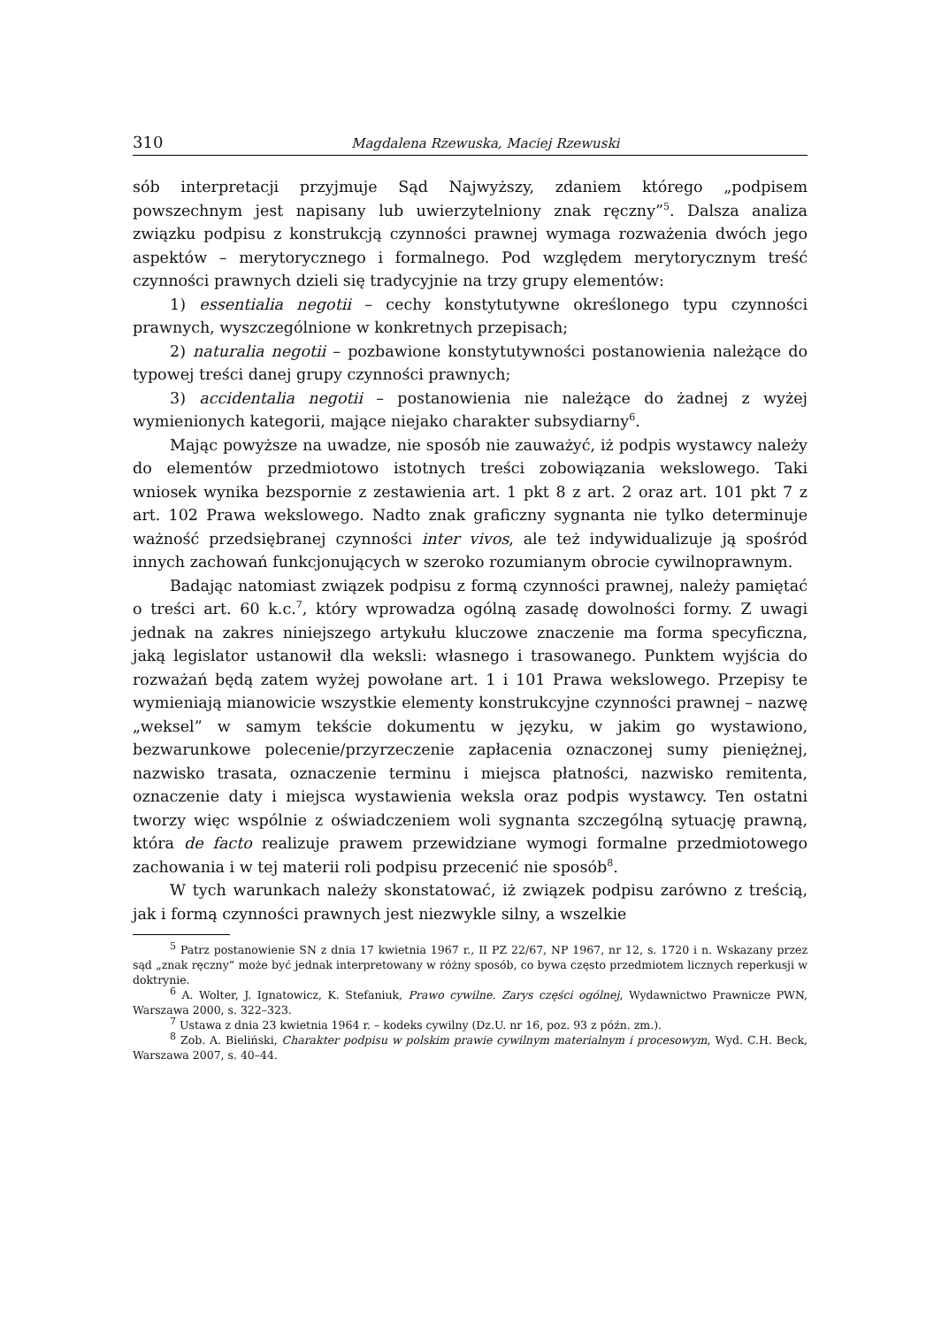310 Magdalena Rzewuska, Maciej Rzewuski
sób interpretacji przyjmuje Sąd Najwyższy, zdaniem którego „podpisem powszechnym jest napisany lub uwierzytelniony znak ręczny”<sup>5</sup>. Dalsza analiza związku podpisu z konstrukcją czynności prawnej wymaga rozważenia dwóch jego aspektów – merytorycznego i formalnego. Pod względem merytorycznym treść czynności prawnych dzieli się tradycyjnie na trzy grupy elementów:
1) essentialia negotii – cechy konstytutywne określonego typu czynności prawnych, wyszczególnione w konkretnych przepisach;
2) naturalia negotii – pozbawione konstytutywności postanowienia należące do typowej treści danej grupy czynności prawnych;
3) accidentalia negotii – postanowienia nie należące do żadnej z wyżej wymienionych kategorii, mające niejako charakter subsydiarny<sup>6</sup>.
Mając powyższe na uwadze, nie sposób nie zauważyć, iż podpis wystawcy należy do elementów przedmiotowo istotnych treści zobowiązania wekslowego. Taki wniosek wynika bezspornie z zestawienia art. 1 pkt 8 z art. 2 oraz art. 101 pkt 7 z art. 102 Prawa wekslowego. Nadto znak graficzny sygnanta nie tylko determinuje ważność przedsiębranej czynności inter vivos, ale też indywidualizuje ją spośród innych zachowań funkcjonujących w szeroko rozumianym obrocie cywilnoprawnym.
Badając natomiast związek podpisu z formą czynności prawnej, należy pamiętać o treści art. 60 k.c.<sup>7</sup>, który wprowadza ogólną zasadę dowolności formy. Z uwagi jednak na zakres niniejszego artykułu kluczowe znaczenie ma forma specyficzna, jaką legislator ustanowił dla weksli: własnego i trasowanego. Punktem wyjścia do rozważań będą zatem wyżej powołane art. 1 i 101 Prawa wekslowego. Przepisy te wymieniają mianowicie wszystkie elementy konstrukcyjne czynności prawnej – nazwę „weksel” w samym tekście dokumentu w języku, w jakim go wystawiono, bezwarunkowe polecenie/przyrzeczenie zapłacenia oznaczonej sumy pieniężnej, nazwisko trasata, oznaczenie terminu i miejsca płatności, nazwisko remitenta, oznaczenie daty i miejsca wystawienia weksla oraz podpis wystawcy. Ten ostatni tworzy więc wspólnie z oświadczeniem woli sygnanta szczególną sytuację prawną, która de facto realizuje prawem przewidziane wymogi formalne przedmiotowego zachowania i w tej materii roli podpisu przecenić nie sposób<sup>8</sup>.
W tych warunkach należy skonstatować, iż związek podpisu zarówno z treścią, jak i formą czynności prawnych jest niezwykle silny, a wszelkie
<sup>5</sup> Patrz postanowienie SN z dnia 17 kwietnia 1967 r., II PZ 22/67, NP 1967, nr 12, s. 1720 i n. Wskazany przez sąd „znak ręczny” może być jednak interpretowany w różny sposób, co bywa często przedmiotem licznych reperkusji w doktrynie.
<sup>6</sup> A. Wolter, J. Ignatowicz, K. Stefaniuk, Prawo cywilne. Zarys części ogólnej, Wydawnictwo Prawnicze PWN, Warszawa 2000, s. 322–323.
<sup>7</sup> Ustawa z dnia 23 kwietnia 1964 r. – kodeks cywilny (Dz.U. nr 16, poz. 93 z późn. zm.).
<sup>8</sup> Zob. A. Bieliński, Charakter podpisu w polskim prawie cywilnym materialnym i procesowym, Wyd. C.H. Beck, Warszawa 2007, s. 40–44.